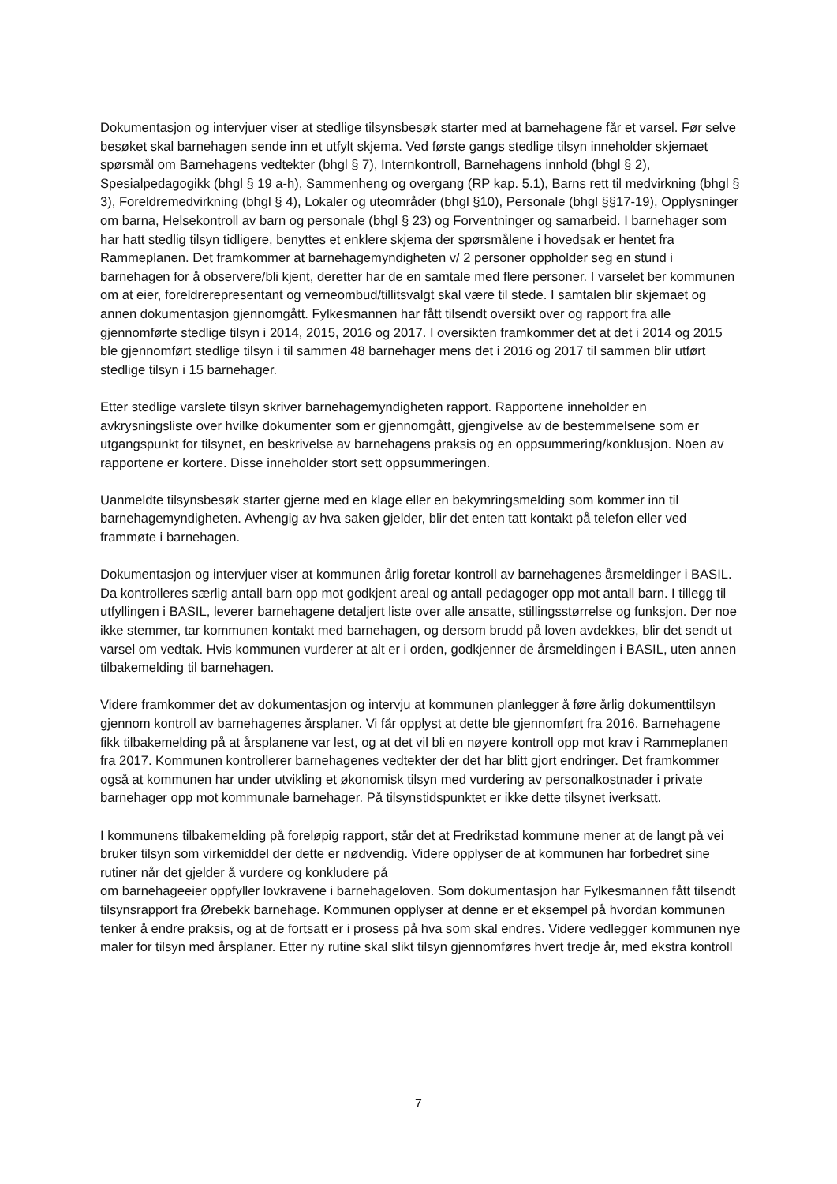Dokumentasjon og intervjuer viser at stedlige tilsynsbesøk starter med at barnehagene får et varsel. Før selve besøket skal barnehagen sende inn et utfylt skjema. Ved første gangs stedlige tilsyn inneholder skjemaet spørsmål om Barnehagens vedtekter (bhgl § 7), Internkontroll, Barnehagens innhold (bhgl § 2), Spesialpedagogikk (bhgl § 19 a-h), Sammenheng og overgang (RP kap. 5.1), Barns rett til medvirkning (bhgl § 3), Foreldremedvirkning (bhgl § 4), Lokaler og uteområder (bhgl §10), Personale (bhgl §§17-19), Opplysninger om barna, Helsekontroll av barn og personale (bhgl § 23) og Forventninger og samarbeid. I barnehager som har hatt stedlig tilsyn tidligere, benyttes et enklere skjema der spørsmålene i hovedsak er hentet fra Rammeplanen. Det framkommer at barnehagemyndigheten v/ 2 personer oppholder seg en stund i barnehagen for å observere/bli kjent, deretter har de en samtale med flere personer. I varselet ber kommunen om at eier, foreldrerepresentant og verneombud/tillitsvalgt skal være til stede. I samtalen blir skjemaet og annen dokumentasjon gjennomgått. Fylkesmannen har fått tilsendt oversikt over og rapport fra alle gjennomførte stedlige tilsyn i 2014, 2015, 2016 og 2017. I oversikten framkommer det at det i 2014 og 2015 ble gjennomført stedlige tilsyn i til sammen 48 barnehager mens det i 2016 og 2017 til sammen blir utført stedlige tilsyn i 15 barnehager.
Etter stedlige varslete tilsyn skriver barnehagemyndigheten rapport. Rapportene inneholder en avkrysningsliste over hvilke dokumenter som er gjennomgått, gjengivelse av de bestemmelsene som er utgangspunkt for tilsynet, en beskrivelse av barnehagens praksis og en oppsummering/konklusjon. Noen av rapportene er kortere. Disse inneholder stort sett oppsummeringen.
Uanmeldte tilsynsbesøk starter gjerne med en klage eller en bekymringsmelding som kommer inn til barnehagemyndigheten. Avhengig av hva saken gjelder, blir det enten tatt kontakt på telefon eller ved frammøte i barnehagen.
Dokumentasjon og intervjuer viser at kommunen årlig foretar kontroll av barnehagenes årsmeldinger i BASIL. Da kontrolleres særlig antall barn opp mot godkjent areal og antall pedagoger opp mot antall barn. I tillegg til utfyllingen i BASIL, leverer barnehagene detaljert liste over alle ansatte, stillingsstørrelse og funksjon. Der noe ikke stemmer, tar kommunen kontakt med barnehagen, og dersom brudd på loven avdekkes, blir det sendt ut varsel om vedtak. Hvis kommunen vurderer at alt er i orden, godkjenner de årsmeldingen i BASIL, uten annen tilbakemelding til barnehagen.
Videre framkommer det av dokumentasjon og intervju at kommunen planlegger å føre årlig dokumenttilsyn gjennom kontroll av barnehagenes årsplaner. Vi får opplyst at dette ble gjennomført fra 2016. Barnehagene fikk tilbakemelding på at årsplanene var lest, og at det vil bli en nøyere kontroll opp mot krav i Rammeplanen fra 2017. Kommunen kontrollerer barnehagenes vedtekter der det har blitt gjort endringer. Det framkommer også at kommunen har under utvikling et økonomisk tilsyn med vurdering av personalkostnader i private barnehager opp mot kommunale barnehager. På tilsynstidspunktet er ikke dette tilsynet iverksatt.
I kommunens tilbakemelding på foreløpig rapport, står det at Fredrikstad kommune mener at de langt på vei bruker tilsyn som virkemiddel der dette er nødvendig. Videre opplyser de at kommunen har forbedret sine rutiner når det gjelder å vurdere og konkludere på
om barnehageeier oppfyller lovkravene i barnehageloven. Som dokumentasjon har Fylkesmannen fått tilsendt tilsynsrapport fra Ørebekk barnehage. Kommunen opplyser at denne er et eksempel på hvordan kommunen tenker å endre praksis, og at de fortsatt er i prosess på hva som skal endres. Videre vedlegger kommunen nye maler for tilsyn med årsplaner. Etter ny rutine skal slikt tilsyn gjennomføres hvert tredje år, med ekstra kontroll
7